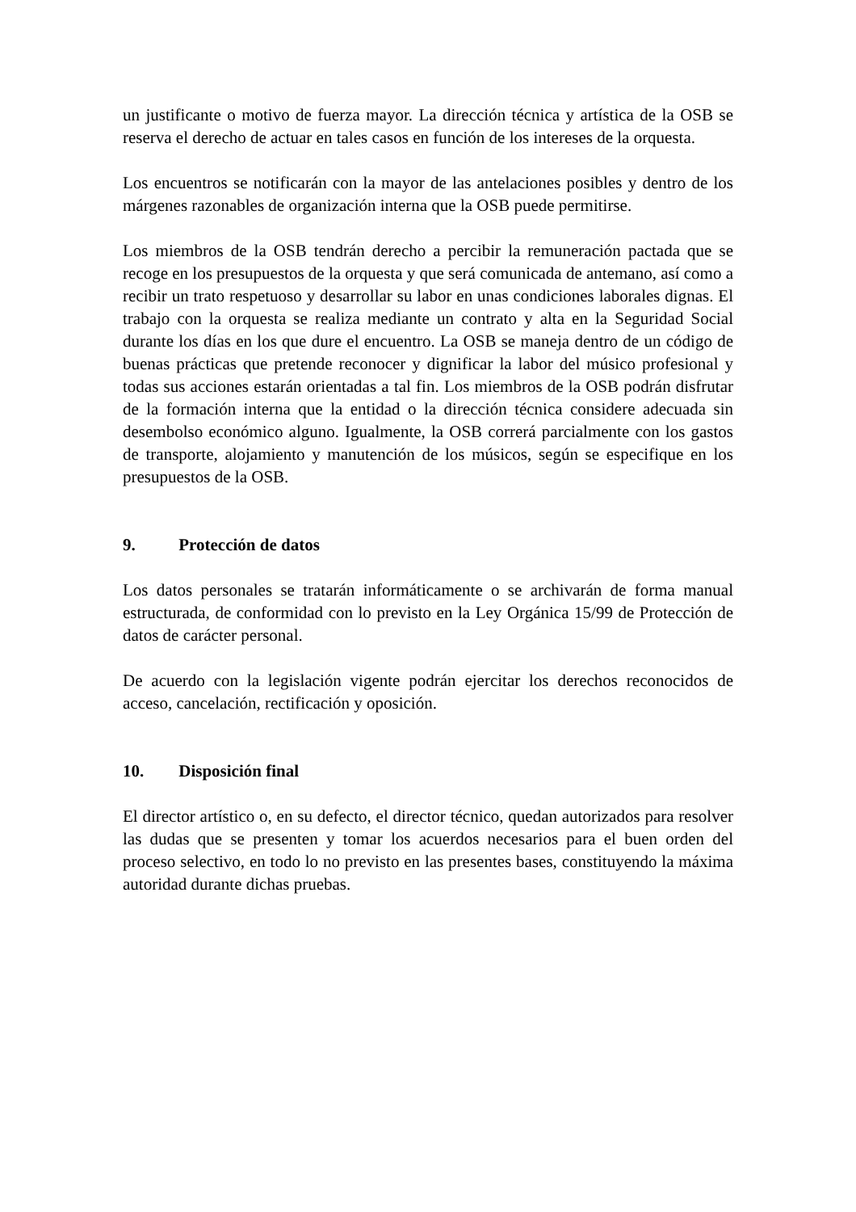un justificante o motivo de fuerza mayor. La dirección técnica y artística de la OSB se reserva el derecho de actuar en tales casos en función de los intereses de la orquesta.
Los encuentros se notificarán con la mayor de las antelaciones posibles y dentro de los márgenes razonables de organización interna que la OSB puede permitirse.
Los miembros de la OSB tendrán derecho a percibir la remuneración pactada que se recoge en los presupuestos de la orquesta y que será comunicada de antemano, así como a recibir un trato respetuoso y desarrollar su labor en unas condiciones laborales dignas. El trabajo con la orquesta se realiza mediante un contrato y alta en la Seguridad Social durante los días en los que dure el encuentro. La OSB se maneja dentro de un código de buenas prácticas que pretende reconocer y dignificar la labor del músico profesional y todas sus acciones estarán orientadas a tal fin. Los miembros de la OSB podrán disfrutar de la formación interna que la entidad o la dirección técnica considere adecuada sin desembolso económico alguno. Igualmente, la OSB correrá parcialmente con los gastos de transporte, alojamiento y manutención de los músicos, según se especifique en los presupuestos de la OSB.
9. Protección de datos
Los datos personales se tratarán informáticamente o se archivarán de forma manual estructurada, de conformidad con lo previsto en la Ley Orgánica 15/99 de Protección de datos de carácter personal.
De acuerdo con la legislación vigente podrán ejercitar los derechos reconocidos de acceso, cancelación, rectificación y oposición.
10. Disposición final
El director artístico o, en su defecto, el director técnico, quedan autorizados para resolver las dudas que se presenten y tomar los acuerdos necesarios para el buen orden del proceso selectivo, en todo lo no previsto en las presentes bases, constituyendo la máxima autoridad durante dichas pruebas.